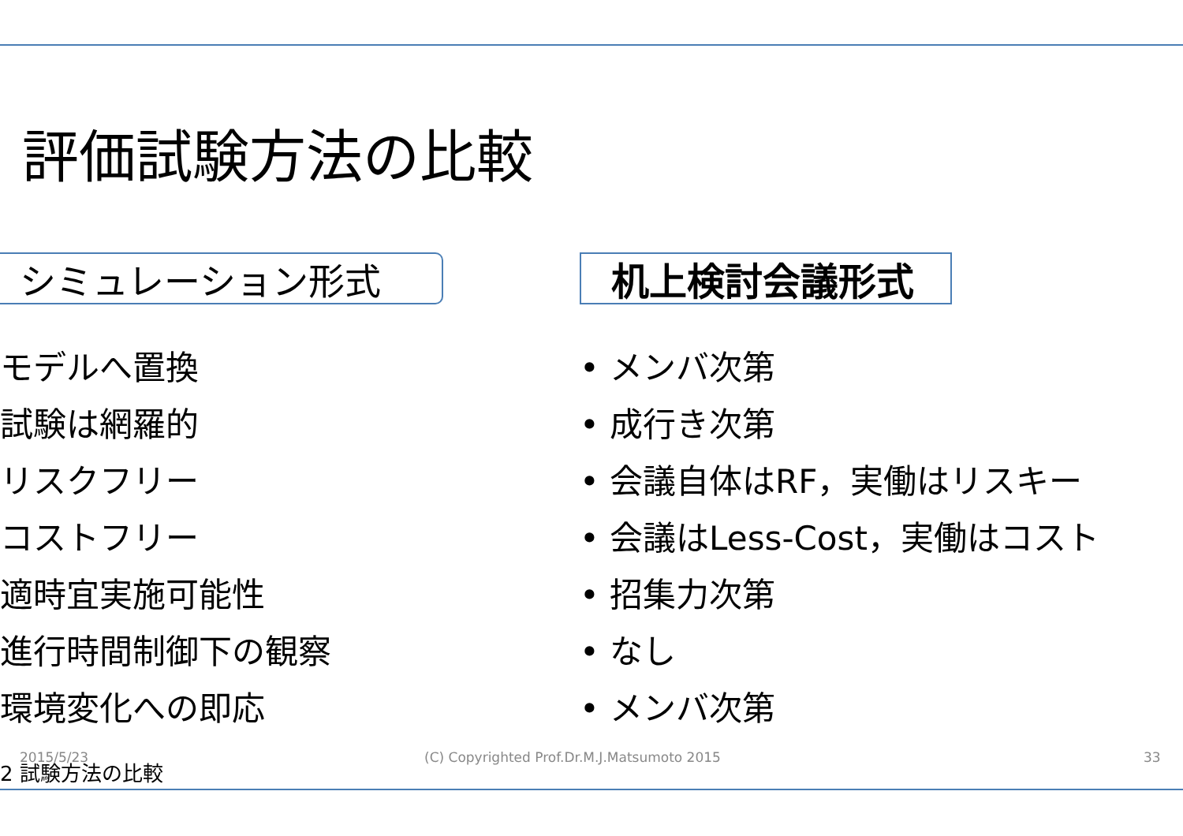評価試験方法の比較
シミュレーション形式
モデルへ置換
試験は網羅的
リスクフリー
コストフリー
適時宜実施可能性
進行時間制御下の観察
環境変化への即応
机上検討会議形式
• メンバ次第
• 成行き次第
• 会議自体はRF，実働はリスキー
• 会議はLess-Cost，実働はコスト
• 招集力次第
• なし
• メンバ次第
2015/5/23
(C) Copyrighted Prof.Dr.M.J.Matsumoto 2015
33
2 試験方法の比較